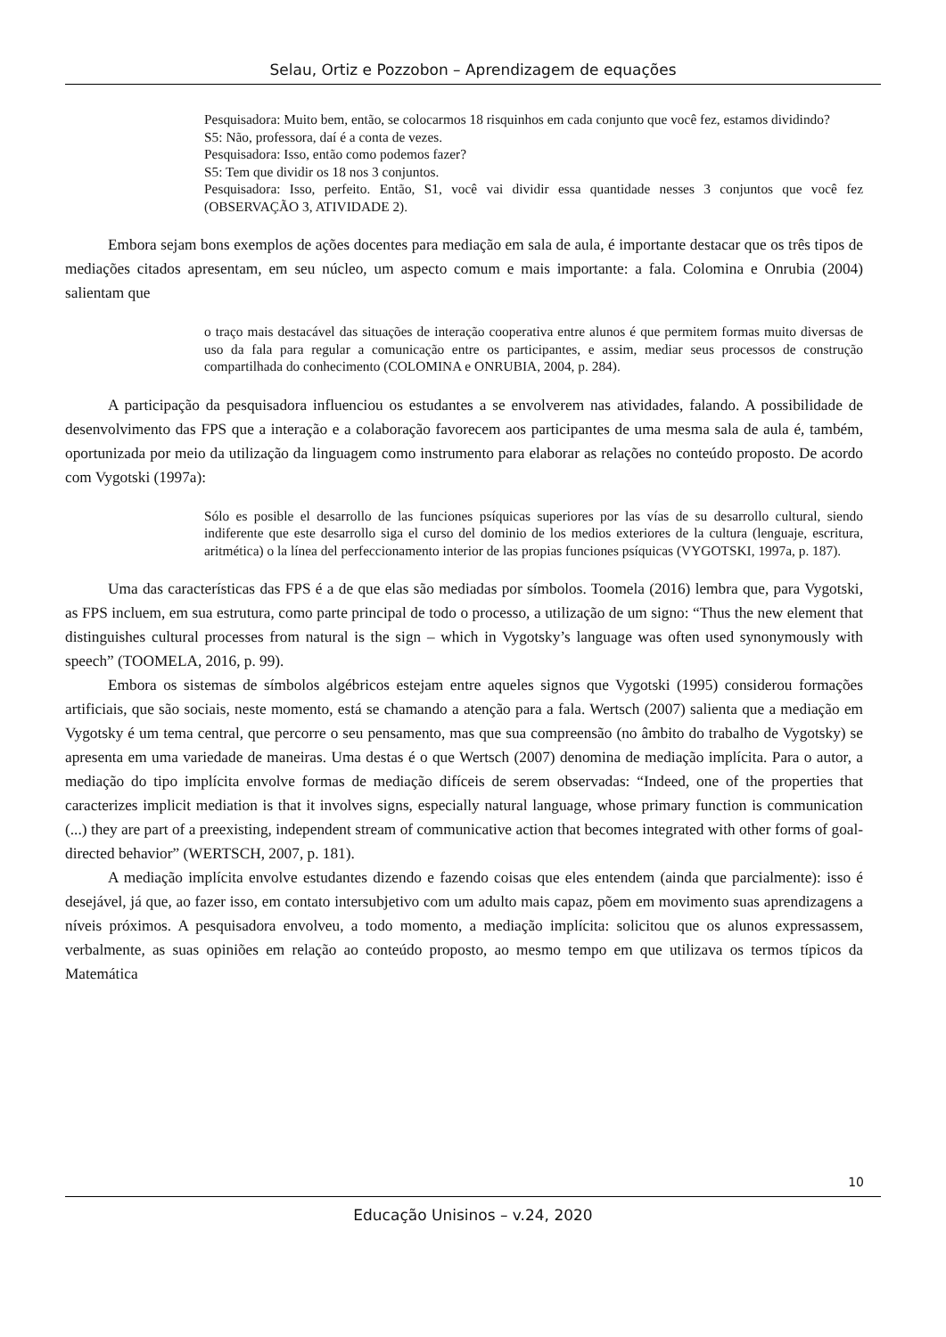Selau, Ortiz e Pozzobon – Aprendizagem de equações
Pesquisadora: Muito bem, então, se colocarmos 18 risquinhos em cada conjunto que você fez, estamos dividindo?
S5: Não, professora, daí é a conta de vezes.
Pesquisadora: Isso, então como podemos fazer?
S5: Tem que dividir os 18 nos 3 conjuntos.
Pesquisadora: Isso, perfeito. Então, S1, você vai dividir essa quantidade nesses 3 conjuntos que você fez (OBSERVAÇÃO 3, ATIVIDADE 2).
Embora sejam bons exemplos de ações docentes para mediação em sala de aula, é importante destacar que os três tipos de mediações citados apresentam, em seu núcleo, um aspecto comum e mais importante: a fala. Colomina e Onrubia (2004) salientam que
o traço mais destacável das situações de interação cooperativa entre alunos é que permitem formas muito diversas de uso da fala para regular a comunicação entre os participantes, e assim, mediar seus processos de construção compartilhada do conhecimento (COLOMINA e ONRUBIA, 2004, p. 284).
A participação da pesquisadora influenciou os estudantes a se envolverem nas atividades, falando. A possibilidade de desenvolvimento das FPS que a interação e a colaboração favorecem aos participantes de uma mesma sala de aula é, também, oportunizada por meio da utilização da linguagem como instrumento para elaborar as relações no conteúdo proposto. De acordo com Vygotski (1997a):
Sólo es posible el desarrollo de las funciones psíquicas superiores por las vías de su desarrollo cultural, siendo indiferente que este desarrollo siga el curso del dominio de los medios exteriores de la cultura (lenguaje, escritura, aritmética) o la línea del perfeccionamento interior de las propias funciones psíquicas (VYGOTSKI, 1997a, p. 187).
Uma das características das FPS é a de que elas são mediadas por símbolos. Toomela (2016) lembra que, para Vygotski, as FPS incluem, em sua estrutura, como parte principal de todo o processo, a utilização de um signo: “Thus the new element that distinguishes cultural processes from natural is the sign – which in Vygotsky’s language was often used synonymously with speech” (TOOMELA, 2016, p. 99).
Embora os sistemas de símbolos algébricos estejam entre aqueles signos que Vygotski (1995) considerou formações artificiais, que são sociais, neste momento, está se chamando a atenção para a fala. Wertsch (2007) salienta que a mediação em Vygotsky é um tema central, que percorre o seu pensamento, mas que sua compreensão (no âmbito do trabalho de Vygotsky) se apresenta em uma variedade de maneiras. Uma destas é o que Wertsch (2007) denomina de mediação implícita. Para o autor, a mediação do tipo implícita envolve formas de mediação difíceis de serem observadas: “Indeed, one of the properties that caracterizes implicit mediation is that it involves signs, especially natural language, whose primary function is communication (...) they are part of a preexisting, independent stream of communicative action that becomes integrated with other forms of goal-directed behavior” (WERTSCH, 2007, p. 181).
A mediação implícita envolve estudantes dizendo e fazendo coisas que eles entendem (ainda que parcialmente): isso é desejável, já que, ao fazer isso, em contato intersubjetivo com um adulto mais capaz, põem em movimento suas aprendizagens a níveis próximos. A pesquisadora envolveu, a todo momento, a mediação implícita: solicitou que os alunos expressassem, verbalmente, as suas opiniões em relação ao conteúdo proposto, ao mesmo tempo em que utilizava os termos típicos da Matemática
10
Educação Unisinos – v.24, 2020